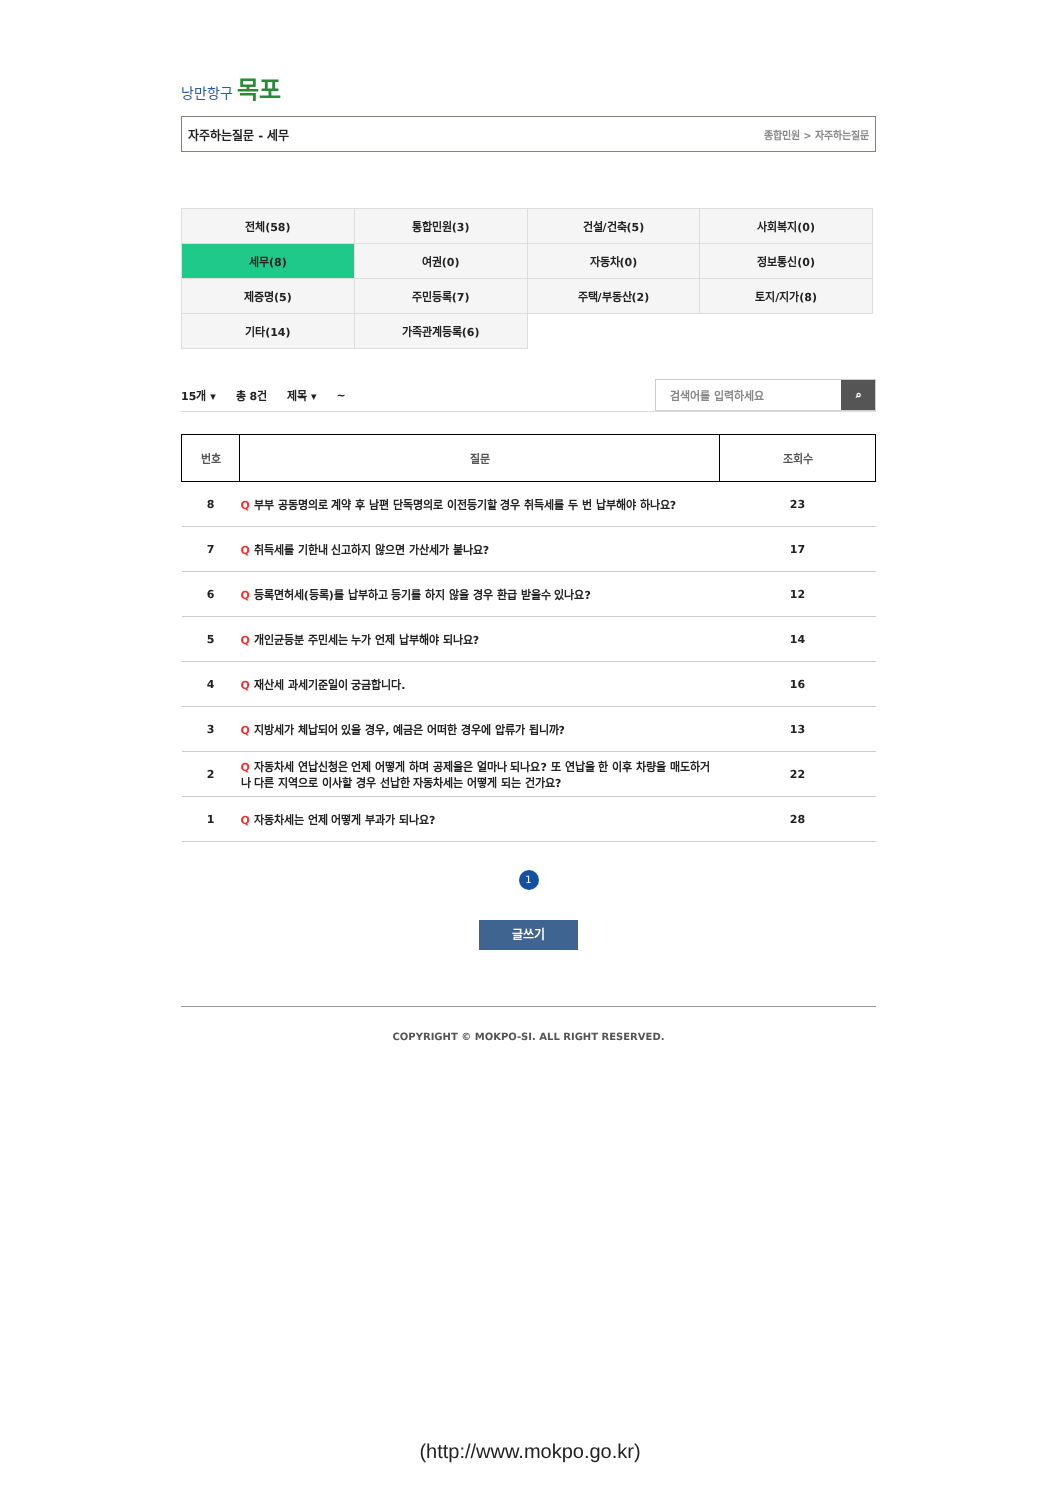낭만항구 목포
자주하는질문 - 세무 종합민원 > 자주하는질문
| 전체(58) | 통합민원(3) | 건설/건축(5) | 사회복지(0) |
| 세무(8) | 여권(0) | 자동차(0) | 정보통신(0) |
| 제증명(5) | 주민등록(7) | 주택/부동산(2) | 토지/지가(8) |
| 기타(14) | 가족관계등록(6) | | |
15개 ▾ 총 8건 제목 ▾ ~
검색어를 입력하세요 ⌕
| 번호 | 질문 | 조회수 |
| --- | --- | --- |
| 8 | Q 부부 공동명의로 계약 후 남편 단독명의로 이전등기할 경우 취득세를 두 번 납부해야 하나요? | 23 |
| 7 | Q 취득세를 기한내 신고하지 않으면 가산세가 붙나요? | 17 |
| 6 | Q 등록면허세(등록)를 납부하고 등기를 하지 않을 경우 환급 받을수 있나요? | 12 |
| 5 | Q 개인균등분 주민세는 누가 언제 납부해야 되나요? | 14 |
| 4 | Q 재산세 과세기준일이 궁금합니다. | 16 |
| 3 | Q 지방세가 체납되어 있을 경우, 예금은 어떠한 경우에 압류가 됩니까? | 13 |
| 2 | Q 자동차세 연납신청은 언제 어떻게 하며 공제율은 얼마나 되나요? 또 연납을 한 이후 차량을 매도하거나 다른 지역으로 이사할 경우 선납한 자동차세는 어떻게 되는 건가요? | 22 |
| 1 | Q 자동차세는 언제 어떻게 부과가 되나요? | 28 |
1
글쓰기
COPYRIGHT © MOKPO-SI. ALL RIGHT RESERVED.
(http://www.mokpo.go.kr)